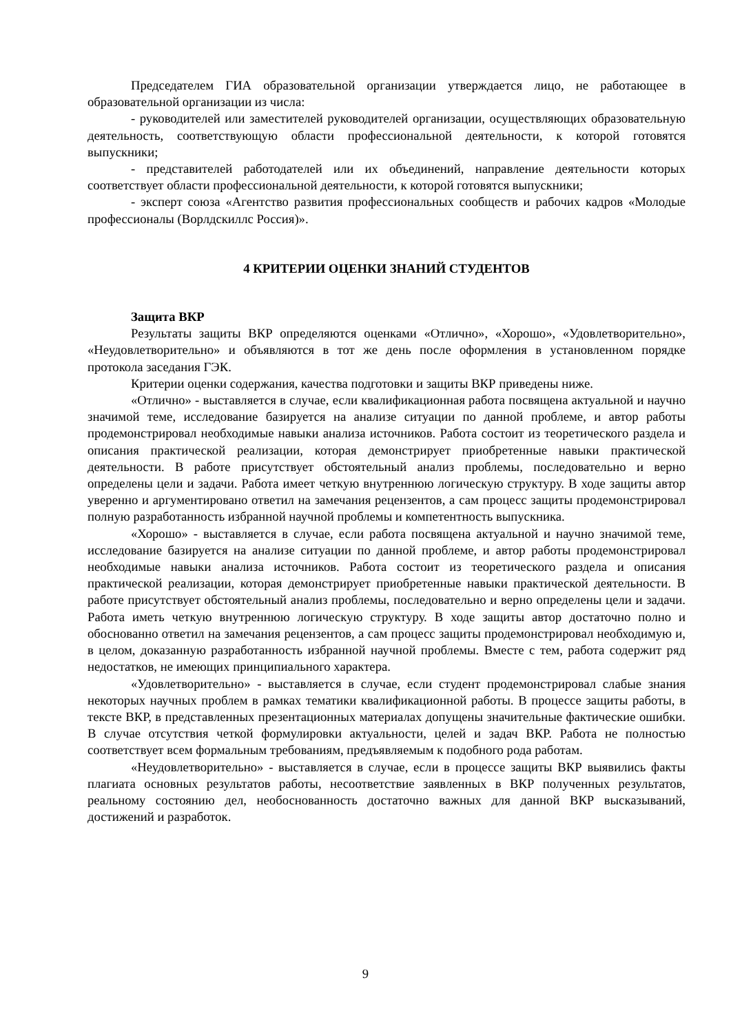Председателем ГИА образовательной организации утверждается лицо, не работающее в образовательной организации из числа:
- руководителей или заместителей руководителей организации, осуществляющих образовательную деятельность, соответствующую области профессиональной деятельности, к которой готовятся выпускники;
- представителей работодателей или их объединений, направление деятельности которых соответствует области профессиональной деятельности, к которой готовятся выпускники;
- эксперт союза «Агентство развития профессиональных сообществ и рабочих кадров «Молодые профессионалы (Ворлдскиллс Россия)».
4 КРИТЕРИИ ОЦЕНКИ ЗНАНИЙ СТУДЕНТОВ
Защита ВКР
Результаты защиты ВКР определяются оценками «Отлично», «Хорошо», «Удовлетворительно», «Неудовлетворительно» и объявляются в тот же день после оформления в установленном порядке протокола заседания ГЭК.
Критерии оценки содержания, качества подготовки и защиты ВКР приведены ниже.
«Отлично» - выставляется в случае, если квалификационная работа посвящена актуальной и научно значимой теме, исследование базируется на анализе ситуации по данной проблеме, и автор работы продемонстрировал необходимые навыки анализа источников. Работа состоит из теоретического раздела и описания практической реализации, которая демонстрирует приобретенные навыки практической деятельности. В работе присутствует обстоятельный анализ проблемы, последовательно и верно определены цели и задачи. Работа имеет четкую внутреннюю логическую структуру. В ходе защиты автор уверенно и аргументировано ответил на замечания рецензентов, а сам процесс защиты продемонстрировал полную разработанность избранной научной проблемы и компетентность выпускника.
«Хорошо» - выставляется в случае, если работа посвящена актуальной и научно значимой теме, исследование базируется на анализе ситуации по данной проблеме, и автор работы продемонстрировал необходимые навыки анализа источников. Работа состоит из теоретического раздела и описания практической реализации, которая демонстрирует приобретенные навыки практической деятельности. В работе присутствует обстоятельный анализ проблемы, последовательно и верно определены цели и задачи. Работа иметь четкую внутреннюю логическую структуру. В ходе защиты автор достаточно полно и обоснованно ответил на замечания рецензентов, а сам процесс защиты продемонстрировал необходимую и, в целом, доказанную разработанность избранной научной проблемы. Вместе с тем, работа содержит ряд недостатков, не имеющих принципиального характера.
«Удовлетворительно» - выставляется в случае, если студент продемонстрировал слабые знания некоторых научных проблем в рамках тематики квалификационной работы. В процессе защиты работы, в тексте ВКР, в представленных презентационных материалах допущены значительные фактические ошибки. В случае отсутствия четкой формулировки актуальности, целей и задач ВКР. Работа не полностью соответствует всем формальным требованиям, предъявляемым к подобного рода работам.
«Неудовлетворительно» - выставляется в случае, если в процессе защиты ВКР выявились факты плагиата основных результатов работы, несоответствие заявленных в ВКР полученных результатов, реальному состоянию дел, необоснованность достаточно важных для данной ВКР высказываний, достижений и разработок.
9